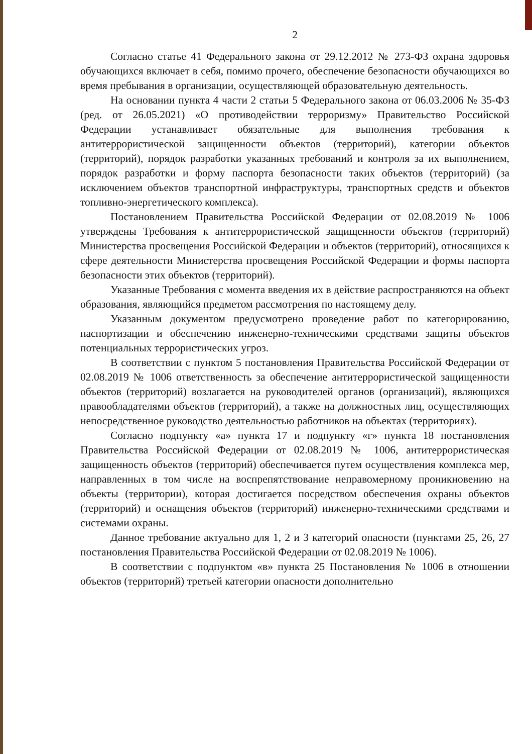2
Согласно статье 41 Федерального закона от 29.12.2012 № 273-ФЗ охрана здоровья обучающихся включает в себя, помимо прочего, обеспечение безопасности обучающихся во время пребывания в организации, осуществляющей образовательную деятельность.
На основании пункта 4 части 2 статьи 5 Федерального закона от 06.03.2006 № 35-ФЗ (ред. от 26.05.2021) «О противодействии терроризму» Правительство Российской Федерации устанавливает обязательные для выполнения требования к антитеррористической защищенности объектов (территорий), категории объектов (территорий), порядок разработки указанных требований и контроля за их выполнением, порядок разработки и форму паспорта безопасности таких объектов (территорий) (за исключением объектов транспортной инфраструктуры, транспортных средств и объектов топливно-энергетического комплекса).
Постановлением Правительства Российской Федерации от 02.08.2019 № 1006 утверждены Требования к антитеррористической защищенности объектов (территорий) Министерства просвещения Российской Федерации и объектов (территорий), относящихся к сфере деятельности Министерства просвещения Российской Федерации и формы паспорта безопасности этих объектов (территорий).
Указанные Требования с момента введения их в действие распространяются на объект образования, являющийся предметом рассмотрения по настоящему делу.
Указанным документом предусмотрено проведение работ по категорированию, паспортизации и обеспечению инженерно-техническими средствами защиты объектов потенциальных террористических угроз.
В соответствии с пунктом 5 постановления Правительства Российской Федерации от 02.08.2019 № 1006 ответственность за обеспечение антитеррористической защищенности объектов (территорий) возлагается на руководителей органов (организаций), являющихся правообладателями объектов (территорий), а также на должностных лиц, осуществляющих непосредственное руководство деятельностью работников на объектах (территориях).
Согласно подпункту «а» пункта 17 и подпункту «г» пункта 18 постановления Правительства Российской Федерации от 02.08.2019 № 1006, антитеррористическая защищенность объектов (территорий) обеспечивается путем осуществления комплекса мер, направленных в том числе на воспрепятствование неправомерному проникновению на объекты (территории), которая достигается посредством обеспечения охраны объектов (территорий) и оснащения объектов (территорий) инженерно-техническими средствами и системами охраны.
Данное требование актуально для 1, 2 и 3 категорий опасности (пунктами 25, 26, 27 постановления Правительства Российской Федерации от 02.08.2019 № 1006).
В соответствии с подпунктом «в» пункта 25 Постановления № 1006 в отношении объектов (территорий) третьей категории опасности дополнительно